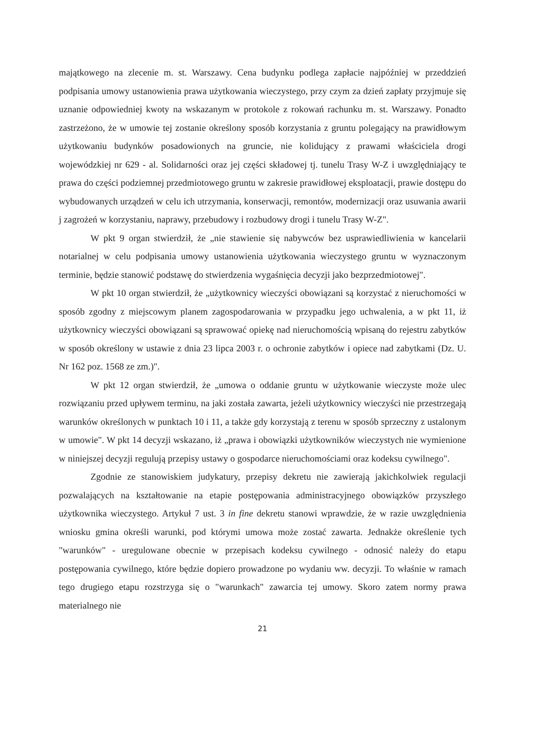majątkowego na zlecenie m. st. Warszawy. Cena budynku podlega zapłacie najpóźniej w przeddzień podpisania umowy ustanowienia prawa użytkowania wieczystego, przy czym za dzień zapłaty przyjmuje się uznanie odpowiedniej kwoty na wskazanym w protokole z rokowań rachunku m. st. Warszawy. Ponadto zastrzeżono, że w umowie tej zostanie określony sposób korzystania z gruntu polegający na prawidłowym użytkowaniu budynków posadowionych na gruncie, nie kolidujący z prawami właściciela drogi wojewódzkiej nr 629 - al. Solidarności oraz jej części składowej tj. tunelu Trasy W-Z i uwzględniający te prawa do części podziemnej przedmiotowego gruntu w zakresie prawidłowej eksploatacji, prawie dostępu do wybudowanych urządzeń w celu ich utrzymania, konserwacji, remontów, modernizacji oraz usuwania awarii j zagrożeń w korzystaniu, naprawy, przebudowy i rozbudowy drogi i tunelu Trasy W-Z".
W pkt 9 organ stwierdził, że „nie stawienie się nabywców bez usprawiedliwienia w kancelarii notarialnej w celu podpisania umowy ustanowienia użytkowania wieczystego gruntu w wyznaczonym terminie, będzie stanowić podstawę do stwierdzenia wygaśnięcia decyzji jako bezprzedmiotowej".
W pkt 10 organ stwierdził, że „użytkownicy wieczyści obowiązani są korzystać z nieruchomości w sposób zgodny z miejscowym planem zagospodarowania w przypadku jego uchwalenia, a w pkt 11, iż użytkownicy wieczyści obowiązani są sprawować opiekę nad nieruchomością wpisaną do rejestru zabytków w sposób określony w ustawie z dnia 23 lipca 2003 r. o ochronie zabytków i opiece nad zabytkami (Dz. U. Nr 162 poz. 1568 ze zm.)".
W pkt 12 organ stwierdził, że „umowa o oddanie gruntu w użytkowanie wieczyste może ulec rozwiązaniu przed upływem terminu, na jaki została zawarta, jeżeli użytkownicy wieczyści nie przestrzegają warunków określonych w punktach 10 i 11, a także gdy korzystają z terenu w sposób sprzeczny z ustalonym w umowie". W pkt 14 decyzji wskazano, iż „prawa i obowiązki użytkowników wieczystych nie wymienione w niniejszej decyzji regulują przepisy ustawy o gospodarce nieruchomościami oraz kodeksu cywilnego".
Zgodnie ze stanowiskiem judykatury, przepisy dekretu nie zawierają jakichkolwiek regulacji pozwalających na kształtowanie na etapie postępowania administracyjnego obowiązków przyszłego użytkownika wieczystego. Artykuł 7 ust. 3 in fine dekretu stanowi wprawdzie, że w razie uwzględnienia wniosku gmina określi warunki, pod którymi umowa może zostać zawarta. Jednakże określenie tych "warunków" - uregulowane obecnie w przepisach kodeksu cywilnego - odnosić należy do etapu postępowania cywilnego, które będzie dopiero prowadzone po wydaniu ww. decyzji. To właśnie w ramach tego drugiego etapu rozstrzyga się o "warunkach" zawarcia tej umowy. Skoro zatem normy prawa materialnego nie
21